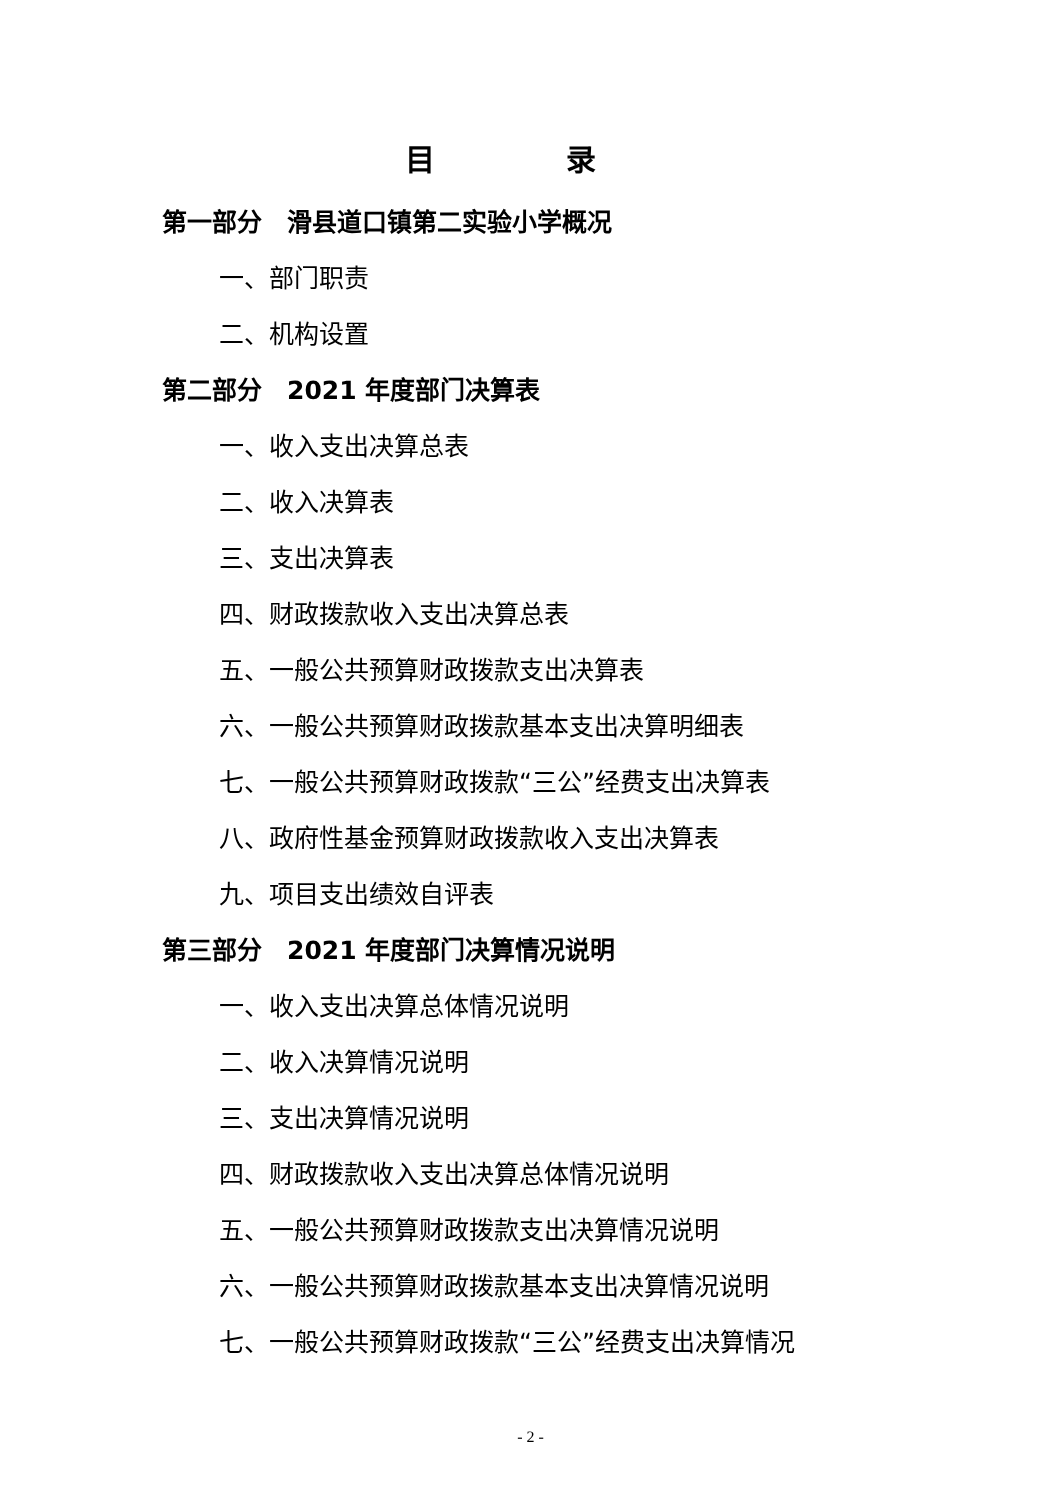目 录
第一部分　滑县道口镇第二实验小学概况
一、部门职责
二、机构设置
第二部分　2021 年度部门决算表
一、收入支出决算总表
二、收入决算表
三、支出决算表
四、财政拨款收入支出决算总表
五、一般公共预算财政拨款支出决算表
六、一般公共预算财政拨款基本支出决算明细表
七、一般公共预算财政拨款“三公”经费支出决算表
八、政府性基金预算财政拨款收入支出决算表
九、项目支出绩效自评表
第三部分　2021 年度部门决算情况说明
一、收入支出决算总体情况说明
二、收入决算情况说明
三、支出决算情况说明
四、财政拨款收入支出决算总体情况说明
五、一般公共预算财政拨款支出决算情况说明
六、一般公共预算财政拨款基本支出决算情况说明
七、一般公共预算财政拨款“三公”经费支出决算情况
- 2 -